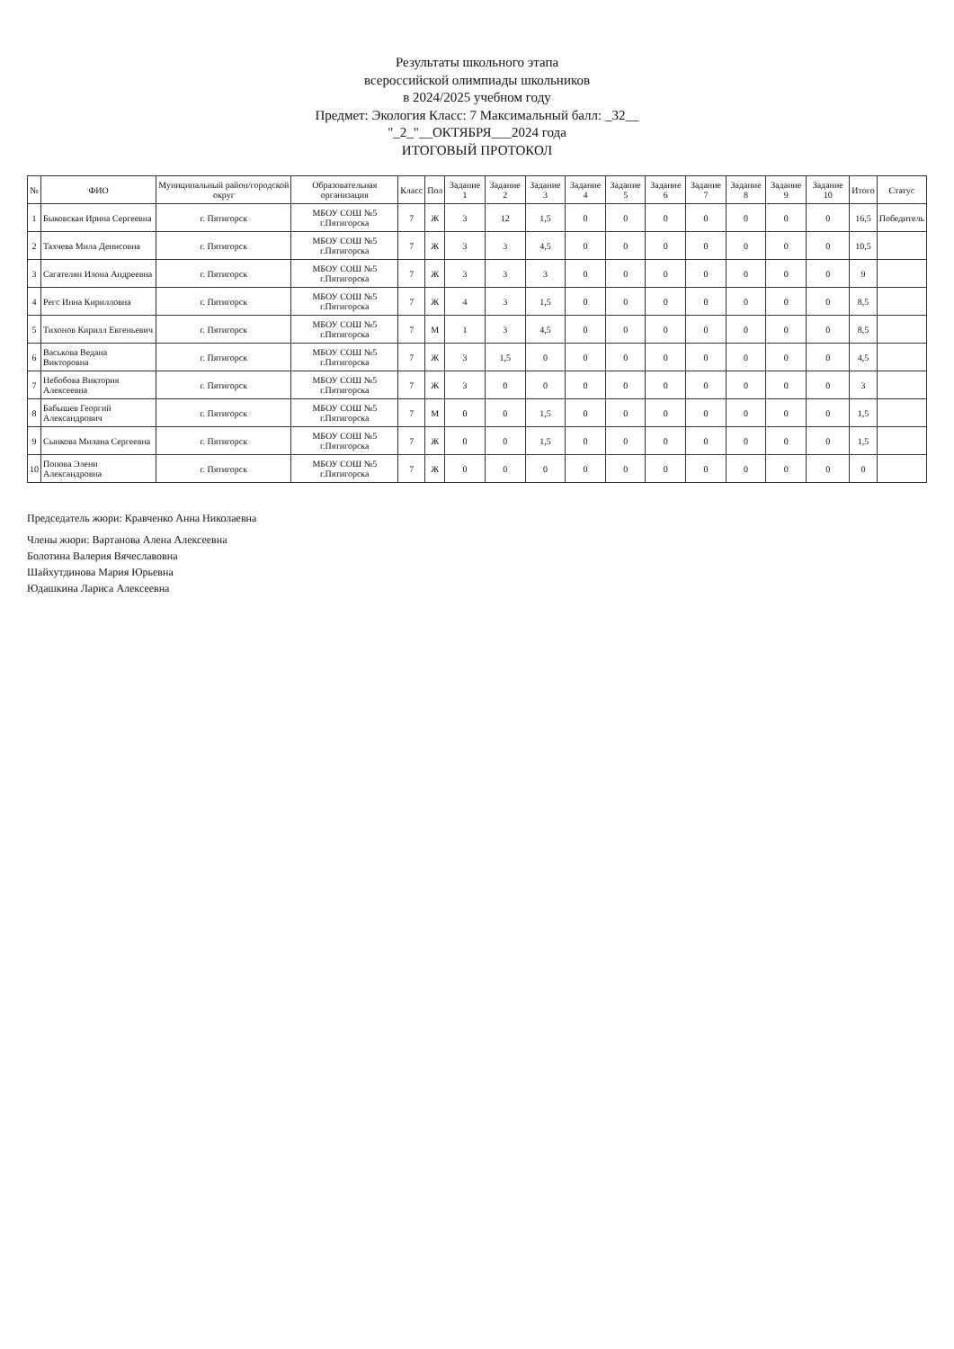Результаты школьного этапа
всероссийской олимпиады школьников
в 2024/2025 учебном году
Предмет: Экология Класс: 7 Максимальный балл: _32__
"_2_"__ОКТЯБРЯ___2024 года
ИТОГОВЫЙ ПРОТОКОЛ
| № | ФИО | Муниципальный район/городской округ | Образовательная организация | Класс | Пол | Задание 1 | Задание 2 | Задание 3 | Задание 4 | Задание 5 | Задание 6 | Задание 7 | Задание 8 | Задание 9 | Задание 10 | Итого | Статус |
| --- | --- | --- | --- | --- | --- | --- | --- | --- | --- | --- | --- | --- | --- | --- | --- | --- | --- |
| 1 | Быковская Ирина Сергеевна | г. Пятигорск | МБОУ СОШ №5 г.Пятигорска | 7 | Ж | 3 | 12 | 1,5 | 0 | 0 | 0 | 0 | 0 | 0 | 0 | 16,5 | Победитель |
| 2 | Тахчева Мила Денисовна | г. Пятигорск | МБОУ СОШ №5 г.Пятигорска | 7 | Ж | 3 | 3 | 4,5 | 0 | 0 | 0 | 0 | 0 | 0 | 0 | 10,5 | |
| 3 | Сагателян Илона Андреевна | г. Пятигорск | МБОУ СОШ №5 г.Пятигорска | 7 | Ж | 3 | 3 | 3 | 0 | 0 | 0 | 0 | 0 | 0 | 0 | 9 | |
| 4 | Регс Инна Кирилловна | г. Пятигорск | МБОУ СОШ №5 г.Пятигорска | 7 | Ж | 4 | 3 | 1,5 | 0 | 0 | 0 | 0 | 0 | 0 | 0 | 8,5 | |
| 5 | Тихонов Кирилл Евгеньевич | г. Пятигорск | МБОУ СОШ №5 г.Пятигорска | 7 | М | 1 | 3 | 4,5 | 0 | 0 | 0 | 0 | 0 | 0 | 0 | 8,5 | |
| 6 | Васькова Ведана Викторовна | г. Пятигорск | МБОУ СОШ №5 г.Пятигорска | 7 | Ж | 3 | 1,5 | 0 | 0 | 0 | 0 | 0 | 0 | 0 | 0 | 4,5 | |
| 7 | Небобова Виктория Алексеевна | г. Пятигорск | МБОУ СОШ №5 г.Пятигорска | 7 | Ж | 3 | 0 | 0 | 0 | 0 | 0 | 0 | 0 | 0 | 0 | 3 | |
| 8 | Бабышев Георгий Александрович | г. Пятигорск | МБОУ СОШ №5 г.Пятигорска | 7 | М | 0 | 0 | 1,5 | 0 | 0 | 0 | 0 | 0 | 0 | 0 | 1,5 | |
| 9 | Сынкова Милана Сергеевна | г. Пятигорск | МБОУ СОШ №5 г.Пятигорска | 7 | Ж | 0 | 0 | 1,5 | 0 | 0 | 0 | 0 | 0 | 0 | 0 | 1,5 | |
| 10 | Попова Элени Александровна | г. Пятигорск | МБОУ СОШ №5 г.Пятигорска | 7 | Ж | 0 | 0 | 0 | 0 | 0 | 0 | 0 | 0 | 0 | 0 | 0 | |
Председатель жюри: Кравченко Анна Николаевна
Члены жюри: Вартанова Алена Алексеевна
Болотина Валерия Вячеславовна
Шайхутдинова Мария Юрьевна
Юдашкина Лариса Алексеевна